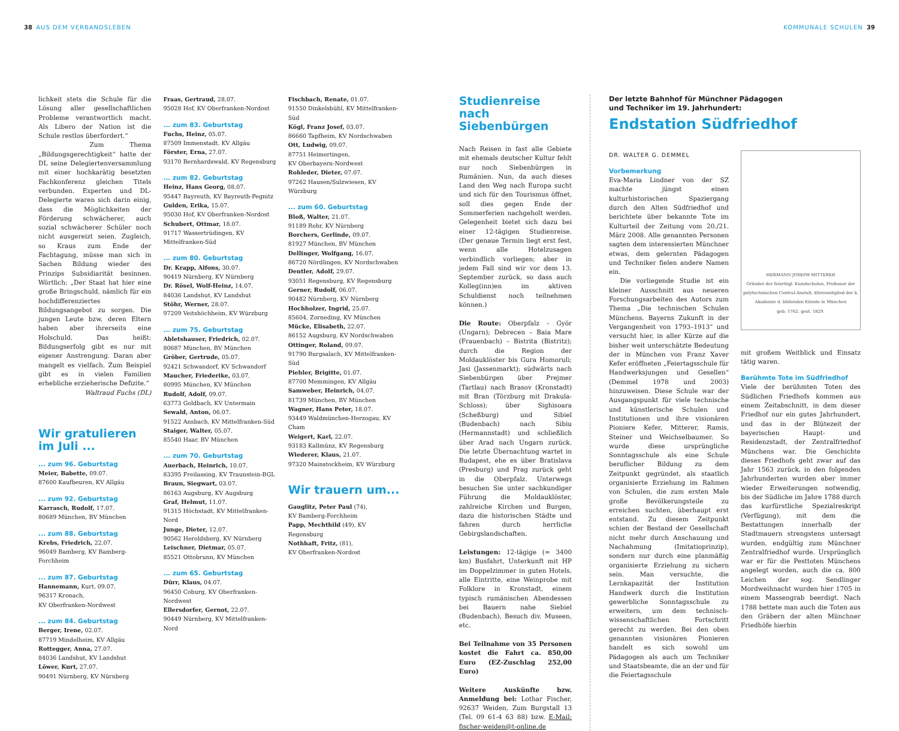38 AUS DEM VERBANDSLEBEN KOMMUNALE SCHULEN 39
lichkeit stets die Schule für die Lösung aller gesellschaftlichen Probleme verantwortlich macht. Als Libero der Nation ist die Schule restlos überfordert.“
Zum Thema „Bildungsgerechtigkeit“ hatte der DL seine Delegiertenversammlung mit einer hochkarätig besetzten Fachkonferenz gleichen Titels verbunden. Experten und DL-Delegierte waren sich darin einig, dass die Möglichkeiten der Förderung schwächerer, auch sozial schwächerer Schüler noch nicht ausgereizt seien. Zugleich, so Kraus zum Ende der Fachtagung, müsse man sich in Sachen Bildung wieder des Prinzips Subsidiarität besinnen. Wörtlich: „Der Staat hat hier eine große Bringschuld, nämlich für ein hochdifferenziertes Bildungsangebot zu sorgen. Die jungen Leute bzw. deren Eltern haben aber ihrerseits eine Holschuld. Das heißt: Bildungserfolg gibt es nur mit eigener Anstrengung. Daran aber mangelt es vielfach. Zum Beispiel gibt es in vielen Familien erhebliche erzieherische Defizite.“
Waltraud Fuchs (DL)
Wir gratulieren
im Juli ...
... zum 96. Geburtstag
Meier, Babette, 09.07.
87600 Kaufbeuren, KV Allgäu
... zum 92. Geburtstag
Karrasch, Rudolf, 17.07.
80689 München, BV München
... zum 88. Geburtstag
Krebs, Friedrich, 22.07.
96049 Bamberg, KV Bamberg-Forchheim
... zum 87. Geburtstag
Hannemann, Kurt, 09.07.
96317 Kronach,
KV Oberfranken-Nordwest
... zum 84. Geburtstag
Berger, Irene, 02.07.
87719 Mindelheim, KV Allgäu
Rottegger, Anna, 27.07.
84036 Landshut, KV Landshut
Löwer, Kurt, 27.07.
90491 Nürnberg, KV Nürnberg
Fraas, Gertraud, 28.07.
95028 Hof, KV Oberfranken-Nordost
... zum 83. Geburtstag
Fuchs, Heinz, 05.07.
87509 Immenstadt, KV Allgäu
Förster, Erna, 27.07.
93170 Bernhardswald, KV Regensburg
... zum 82. Geburtstag
Heinz, Hans Georg, 08.07.
95447 Bayreuth, KV Bayreuth-Pegnitz
Gulden, Erika, 15.07.
95030 Hof, KV Oberfranken-Nordost
Schubert, Ottmar, 18.07.
91717 Wassertrüdingen, KV Mittelfranken-Süd
... zum 80. Geburtstag
Dr. Krapp, Alfons, 30.07.
90419 Nürnberg, KV Nürnberg
Dr. Rösel, Wolf-Heinz, 14.07.
84036 Landshut, KV Landshut
Stöhr, Werner, 28.07.
97209 Veitshöchheim, KV Würzburg
... zum 75. Geburtstag
Abletshauser, Friedrich, 02.07.
80687 München, BV München
Gröber, Gertrude, 05.07.
92421 Schwandorf, KV Schwandorf
Maucher, Friederike, 03.07.
80995 München, KV München
Rudolf, Adolf, 09.07.
63773 Goldbach, KV Untermain
Sewald, Anton, 06.07.
91522 Ansbach, KV Mittelfranken-Süd
Staiger, Walter, 05.07.
85540 Haar, BV München
... zum 70. Geburtstag
Auerbach, Heinrich, 10.07.
83395 Freilassing, KV Traunstein-BGL
Braun, Siegwart, 03.07.
86163 Augsburg, KV Augsburg
Graf, Helmut, 11.07.
91315 Höchstadt, KV Mittelfranken-Nord
Junge, Dieter, 12.07.
90562 Heroldsberg, KV Nürnberg
Leischner, Dietmar, 05.07.
85521 Ottobrunn, KV München
... zum 65. Geburtstag
Dürr, Klaus, 04.07.
96450 Coburg, KV Oberfranken-Nordwest
Ellersdorfer, Gernot, 22.07.
90449 Nürnberg, KV Mittelfranken-Nord
Fischbach, Renate, 01.07.
91550 Dinkelsbühl, KV Mittelfranken-Süd
Kögl, Franz Josef, 03.07.
86660 Tapfheim, KV Nordschwaben
Ott, Ludwig, 09.07.
87751 Heimertingen,
KV Oberbayern-Nordwest
Rohleder, Dieter, 07.07.
97262 Hausen/Sulzwiesen, KV Würzburg
... zum 60. Geburtstag
Bloß, Walter, 21.07.
91189 Rohr, KV Nürnberg
Borchers, Gerlinde, 09.07.
81927 München, BV München
Dellinger, Wolfgang, 16.07.
86720 Nördlingen, KV Nordschwaben
Dentler, Adolf, 29.07.
93051 Regensburg, KV Regensburg
Gerner, Rudolf, 06.07.
90482 Nürnberg, KV Nürnberg
Hochholzer, Ingrid, 25.07.
85604, Zorneding, KV München
Mücke, Elisabeth, 22.07.
86152 Augsburg, KV Nordschwaben
Ottinger, Roland, 09.07.
91790 Burgsalach, KV Mittelfranken-Süd
Piehler, Brigitte, 01.07.
87700 Memmingen, KV Allgäu
Samweber, Heinrich, 04.07.
81739 München, BV München
Wagner, Hans Peter, 18.07.
93449 Waldmünchen-Herzogau, KV Cham
Weigert, Karl, 22.07.
93183 Kallmünz, KV Regensburg
Wiederer, Klaus, 21.07.
97320 Mainstockheim, KV Würzburg
Wir trauern um...
Gauglitz, Peter Paul (74),
KV Bamberg-Forchheim
Papp, Mechthild (49), KV Regensburg
Nothhaft, Fritz, (81),
KV Oberfranken-Nordost
Studienreise nach
Siebenbürgen
Nach Reisen in fast alle Gebiete mit ehemals deutscher Kultur fehlt nur noch Siebenbürgen in Rumänien. Nun, da auch dieses Land den Weg nach Europa sucht und sich für den Tourismus öffnet, soll dies gegen Ende der Sommerferien nachgeholt werden. Gelegenheit bietet sich dazu bei einer 12-tägigen Studienreise. (Der genaue Termin liegt erst fest, wenn alle Hotelzusagen verbindlich vorliegen; aber in jedem Fall sind wir vor dem 13. September zurück, so dass auch Kolleg(inn)en im aktiven Schuldienst noch teilnehmen können.)
Die Route: Oberpfalz – Györ (Ungarn); Debrecen – Baia Mare (Frauenbach) – Bistrita (Bistritz); durch die Region der Moldauklöster bis Gura Homoruli; Jasi (Jassenmarkt); südwärts nach Siebenbürgen über Prejmer (Tartlau) nach Brasov (Kronstadt) mit Bran (Törzburg mit Drakula-Schloss); über Sighisoara (Scheßburg) und Sibiel (Budenbach) nach Sibiu (Hermannstadt) und schließlich über Arad nach Ungarn zurück. Die letzte Übernachtung wartet in Budapest, ehe es über Bratislava (Presburg) und Prag zurück geht in die Oberpfalz. Unterwegs besuchen Sie unter sachkundiger Führung die Moldauklöster, zahlreiche Kirchen und Burgen, dazu die historischen Städte und fahren durch herrliche Gebirgslandschaften.
Leistungen: 12-tägige (= 3400 km) Busfahrt, Unterkunft mit HP im Doppelzimmer in guten Hotels, alle Eintritte, eine Weinprobe mit Folklore in Kronstadt, einem typisch rumänischen Abendessen bei Bauern nahe Siebiel (Budenbach), Besuch div. Museen, etc.
Bei Teilnahme von 35 Personen kostet die Fahrt ca. 850,00 Euro (EZ-Zuschlag 252,00 Euro)
Weitere Auskünfte bzw. Anmeldung bei: Lothar Fischer, 92637 Weiden, Zum Burgstall 13 (Tel. 09 61-4 63 88) bzw. E-Mail: fischer-weiden@t-online.de
Der letzte Bahnhof für Münchner Pädagogen
und Techniker im 19. Jahrhundert:
Endstation Südfriedhof
DR. WALTER G. DEMMEL
Vorbemerkung
Eva-Maria Lindner von der SZ machte jüngst einen kulturhistorischen Spaziergang durch den Alten Südfriedhof und berichtete über bekannte Tote im Kulturteil der Zeitung vom 20./21. März 2008. Alle genannten Personen sagten dem interessierten Münchner etwas, dem gelernten Pädagogen und Techniker fielen andere Namen ein.
Die vorliegende Studie ist ein kleiner Ausschnitt aus neueren Forschungsarbeiten des Autors zum Thema „Die technischen Schulen Münchens. Bayerns Zukunft in der Vergangenheit von 1793–1913“ und versucht hier, in aller Kürze auf die bisher weit unterschätzte Bedeutung der in München von Franz Xaver Kefer eröffneten „Feiertagsschule für Handwerksjungen und Gesellen“ (Demmel 1978 und 2003) hinzuweisen. Diese Schule war der Ausgangspunkt für viele technische und künstlerische Schulen und Institutionen und ihre visionären Pioniere Kefer, Mitterer, Ramis, Steiner und Weichselbaumer. So wurde diese ursprüngliche Sonntagsschule als eine Schule beruflicher Bildung zu dem Zeitpunkt gegründet, als staatlich organisierte Erziehung im Rahmen von Schulen, die zum ersten Male große Bevölkerungsteile zu erreichen suchten, überhaupt erst entstand. Zu diesem Zeitpunkt schien der Bestand der Gesellschaft nicht mehr durch Anschauung und Nachahmung (Imitatioprinzip), sondern nur durch eine planmäßig organisierte Erziehung zu sichern sein. Man versuchte, die Lernkapazität der Institution Handwerk durch die Institution gewerbliche Sonntagsschule zu erweitern, um dem technisch-wissenschaftlichen Fortschritt gerecht zu werden. Bei den oben genannten visionären Pionieren handelt es sich sowohl um Pädagogen als auch um Techniker und Staatsbeamte, die an der und für die Feiertagsschule
HERMANN JOSEPH MITTERER
Gründer der feiertägl. Kunstschulen, Professor der polytechnischen Central-Anstalt, Ehrenmitglied der k. Akademie d. bildenden Künste in München
geb. 1762. gest. 1829.
mit großem Weitblick und Einsatz tätig waren.
Berühmte Tote im Südfriedhof
Viele der berühmten Toten des Südlichen Friedhofs kommen aus einem Zeitabschnitt, in dem dieser Friedhof nur ein gutes Jahrhundert, und das in der Blütezeit der bayerischen Haupt- und Residenzstadt, der Zentralfriedhof Münchens war. Die Geschichte dieses Friedhofs geht zwar auf das Jahr 1563 zurück, in den folgenden Jahrhunderten wurden aber immer wieder Erweiterungen notwendig, bis der Südliche im Jahre 1788 durch das kurfürstliche Spezialreskript (Verfügung), mit dem die Bestattungen innerhalb der Stadtmauern strengstens untersagt wurden, endgültig zum Münchner Zentralfriedhof wurde. Ursprünglich war er für die Pesttoten Münchens angelegt worden, auch die ca. 800 Leichen der sog. Sendlinger Mordweihnacht wurden hier 1705 in einem Massengrab beerdigt. Nach 1788 bettete man auch die Toten aus den Gräbern der alten Münchner Friedhöfe hierhin